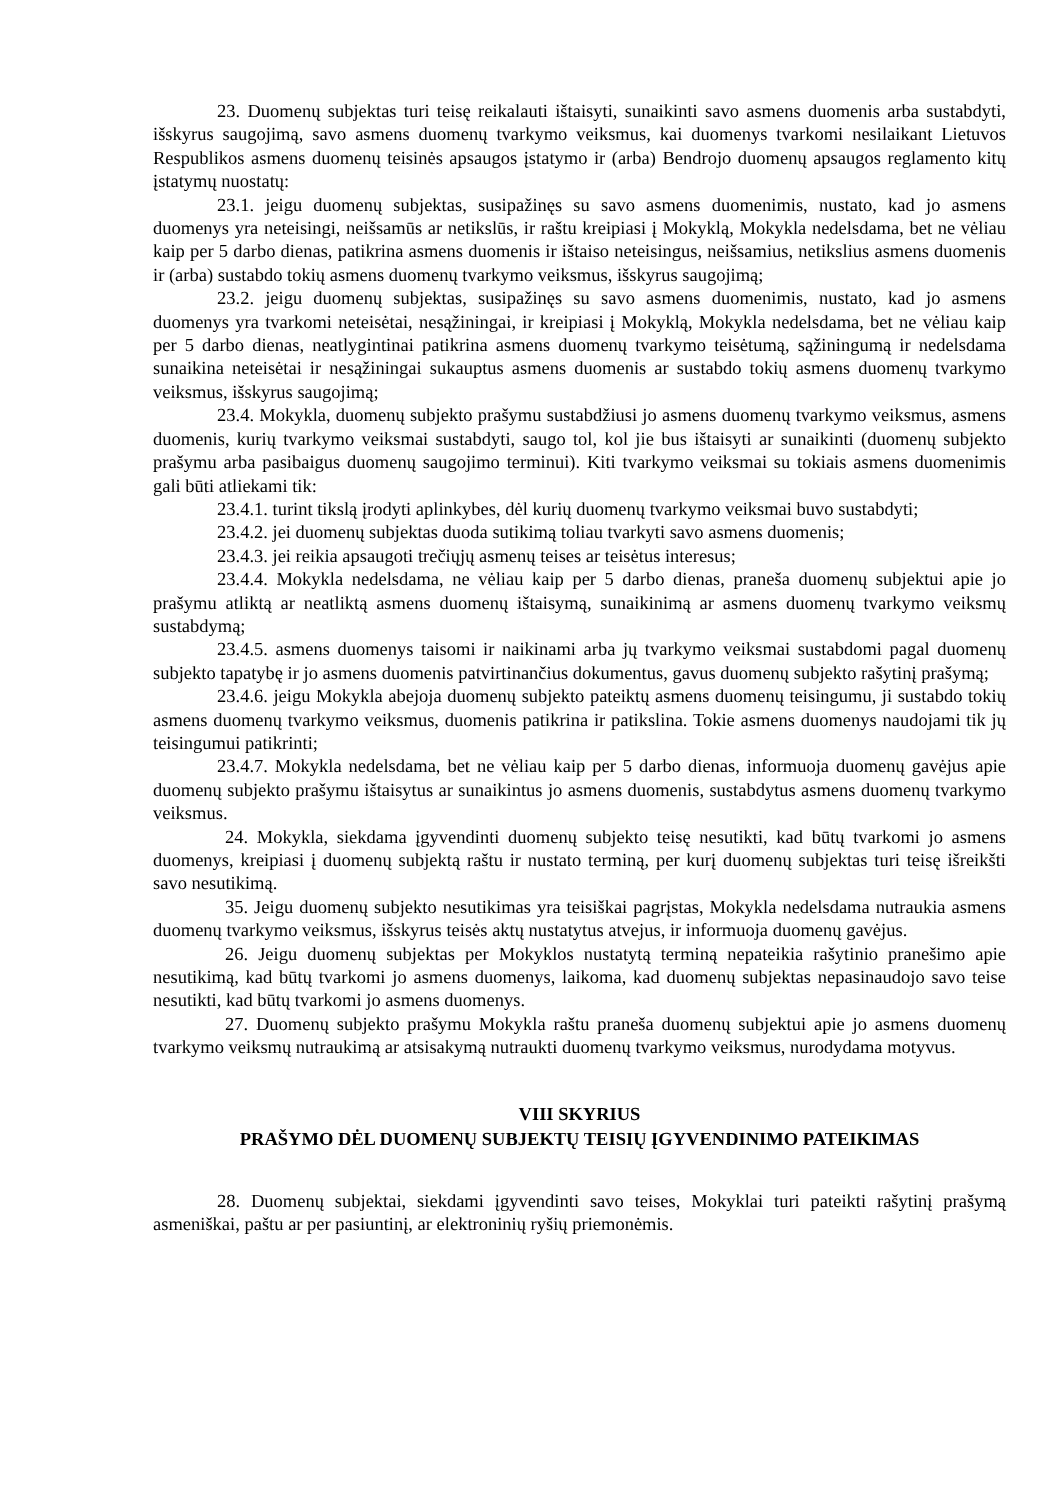23. Duomenų subjektas turi teisę reikalauti ištaisyti, sunaikinti savo asmens duomenis arba sustabdyti, išskyrus saugojimą, savo asmens duomenų tvarkymo veiksmus, kai duomenys tvarkomi nesilaikant Lietuvos Respublikos asmens duomenų teisinės apsaugos įstatymo ir (arba) Bendrojo duomenų apsaugos reglamento kitų įstatymų nuostatų:
23.1. jeigu duomenų subjektas, susipažinęs su savo asmens duomenimis, nustato, kad jo asmens duomenys yra neteisingi, neišsamūs ar netikslūs, ir raštu kreipiasi į Mokyklą, Mokykla nedelsdama, bet ne vėliau kaip per 5 darbo dienas, patikrina asmens duomenis ir ištaiso neteisingus, neišsamius, netikslius asmens duomenis ir (arba) sustabdo tokių asmens duomenų tvarkymo veiksmus, išskyrus saugojimą;
23.2. jeigu duomenų subjektas, susipažinęs su savo asmens duomenimis, nustato, kad jo asmens duomenys yra tvarkomi neteisėtai, nesąžiningai, ir kreipiasi į Mokyklą, Mokykla nedelsdama, bet ne vėliau kaip per 5 darbo dienas, neatlygintinai patikrina asmens duomenų tvarkymo teisėtumą, sąžiningumą ir nedelsdama sunaikina neteisėtai ir nesąžiningai sukauptus asmens duomenis ar sustabdo tokių asmens duomenų tvarkymo veiksmus, išskyrus saugojimą;
23.4. Mokykla, duomenų subjekto prašymu sustabdžiusi jo asmens duomenų tvarkymo veiksmus, asmens duomenis, kurių tvarkymo veiksmai sustabdyti, saugo tol, kol jie bus ištaisyti ar sunaikinti (duomenų subjekto prašymu arba pasibaigus duomenų saugojimo terminui). Kiti tvarkymo veiksmai su tokiais asmens duomenimis gali būti atliekami tik:
23.4.1. turint tikslą įrodyti aplinkybes, dėl kurių duomenų tvarkymo veiksmai buvo sustabdyti;
23.4.2. jei duomenų subjektas duoda sutikimą toliau tvarkyti savo asmens duomenis;
23.4.3. jei reikia apsaugoti trečiųjų asmenų teises ar teisėtus interesus;
23.4.4. Mokykla nedelsdama, ne vėliau kaip per 5 darbo dienas, praneša duomenų subjektui apie jo prašymu atliktą ar neatliktą asmens duomenų ištaisymą, sunaikinimą ar asmens duomenų tvarkymo veiksmų sustabdymą;
23.4.5. asmens duomenys taisomi ir naikinami arba jų tvarkymo veiksmai sustabdomi pagal duomenų subjekto tapatybę ir jo asmens duomenis patvirtinančius dokumentus, gavus duomenų subjekto rašytinį prašymą;
23.4.6. jeigu Mokykla abejoja duomenų subjekto pateiktų asmens duomenų teisingumu, ji sustabdo tokių asmens duomenų tvarkymo veiksmus, duomenis patikrina ir patikslina. Tokie asmens duomenys naudojami tik jų teisingumui patikrinti;
23.4.7. Mokykla nedelsdama, bet ne vėliau kaip per 5 darbo dienas, informuoja duomenų gavėjus apie duomenų subjekto prašymu ištaisytus ar sunaikintus jo asmens duomenis, sustabdytus asmens duomenų tvarkymo veiksmus.
24. Mokykla, siekdama įgyvendinti duomenų subjekto teisę nesutikti, kad būtų tvarkomi jo asmens duomenys, kreipiasi į duomenų subjektą raštu ir nustato terminą, per kurį duomenų subjektas turi teisę išreikšti savo nesutikimą.
35. Jeigu duomenų subjekto nesutikimas yra teisiškai pagrįstas, Mokykla nedelsdama nutraukia asmens duomenų tvarkymo veiksmus, išskyrus teisės aktų nustatytus atvejus, ir informuoja duomenų gavėjus.
26. Jeigu duomenų subjektas per Mokyklos nustatytą terminą nepateikia rašytinio pranešimo apie nesutikimą, kad būtų tvarkomi jo asmens duomenys, laikoma, kad duomenų subjektas nepasinaudojo savo teise nesutikti, kad būtų tvarkomi jo asmens duomenys.
27. Duomenų subjekto prašymu Mokykla raštu praneša duomenų subjektui apie jo asmens duomenų tvarkymo veiksmų nutraukimą ar atsisakymą nutraukti duomenų tvarkymo veiksmus, nurodydama motyvus.
VIII SKYRIUS
PRAŠYMO DĖL DUOMENŲ SUBJEKTŲ TEISIŲ ĮGYVENDINIMO PATEIKIMAS
28. Duomenų subjektai, siekdami įgyvendinti savo teises, Mokyklai turi pateikti rašytinį prašymą asmeniškai, paštu ar per pasiuntinį, ar elektroninių ryšių priemonėmis.